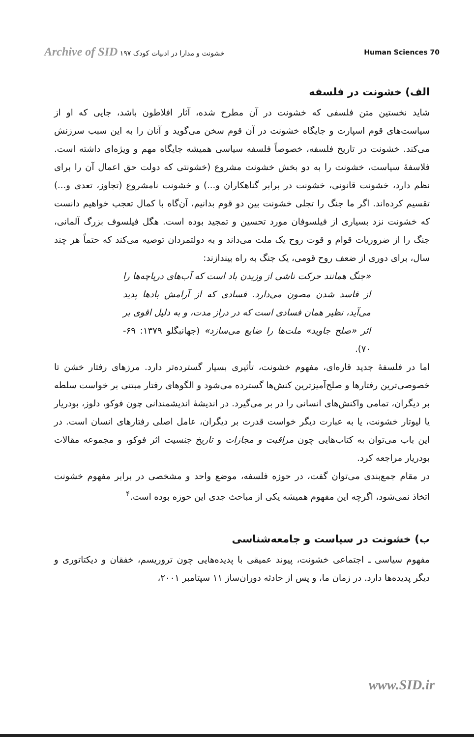Archive of SID خشونت و مدارا در ادبیات کودک ۱۹۷
Human Sciences 70
الف) خشونت در فلسفه
شاید نخستین متن فلسفی که خشونت در آن مطرح شده، آثار افلاطون باشد، جایی که او از سیاست‌های قوم اسپارت و جایگاه خشونت در آن قوم سخن می‌گوید و آنان را به این سبب سرزنش می‌کند. خشونت در تاریخ فلسفه، خصوصاً فلسفه سیاسی همیشه جایگاه مهم و ویژه‌ای داشته است. فلاسفهٔ سیاست، خشونت را به دو بخش خشونت مشروع (خشونتی که دولت حق اعمال آن را برای نظم دارد، خشونت قانونی، خشونت در برابر گناهکاران و...) و خشونت نامشروع (تجاوز، تعدی و...) تقسیم کرده‌اند. اگر ما جنگ را تجلی خشونت بین دو قوم بدانیم، آن‌گاه با کمال تعجب خواهیم دانست که خشونت نزد بسیاری از فیلسوفان مورد تحسین و تمجید بوده است. هگل فیلسوف بزرگ آلمانی، جنگ را از ضروریات قوام و قوت روح یک ملت می‌داند و به دولتمردان توصیه می‌کند که حتماً هر چند سال، برای دوری از ضعف روح قومی، یک جنگ به راه بیندازند:
«جنگ همانند حرکت ناشی از وزیدن باد است که آب‌های دریاچه‌ها را از فاسد شدن مصون می‌دارد. فسادی که از آرامش بادها پدید می‌آید، نظیر همان فسادی است که در دراز مدت، و به دلیل اقوی بر اثر «صلح جاوید» ملت‌ها را ضایع می‌سازد» (جهانبگلو ۱۳۷۹: ۶۹- ۷۰).
اما در فلسفهٔ جدید قاره‌ای، مفهوم خشونت، تأثیری بسیار گسترده‌تر دارد. مرزهای رفتار خشن تا خصوصی‌ترین رفتارها و صلح‌آمیزترین کنش‌ها گسترده می‌شود و الگوهای رفتار مبتنی بر خواست سلطه بر دیگران، تمامی واکنش‌های انسانی را در بر می‌گیرد. در اندیشهٔ اندیشمندانی چون فوکو، دلوز، بودریار یا لیوتار خشونت، یا به عبارت دیگر خواست قدرت بر دیگران، عامل اصلی رفتارهای انسان است. در این باب می‌توان به کتاب‌هایی چون مراقبت و مجازات و تاریخ جنسیت اثر فوکو، و مجموعه مقالات بودریار مراجعه کرد.
در مقام جمع‌بندی می‌توان گفت، در حوزه فلسفه، موضع واحد و مشخصی در برابر مفهوم خشونت اتخاذ نمی‌شود، اگرچه این مفهوم همیشه یکی از مباحث جدی این حوزه بوده است.<sup>۴</sup>
ب) خشونت در سیاست و جامعه‌شناسی
مفهوم سیاسی ـ اجتماعی خشونت، پیوند عمیقی با پدیده‌هایی چون تروریسم، خفقان و دیکتاتوری و دیگر پدیده‌ها دارد. در زمان ما، و پس از حادثه دوران‌ساز ۱۱ سپتامبر ۲۰۰۱،
www.SID.ir